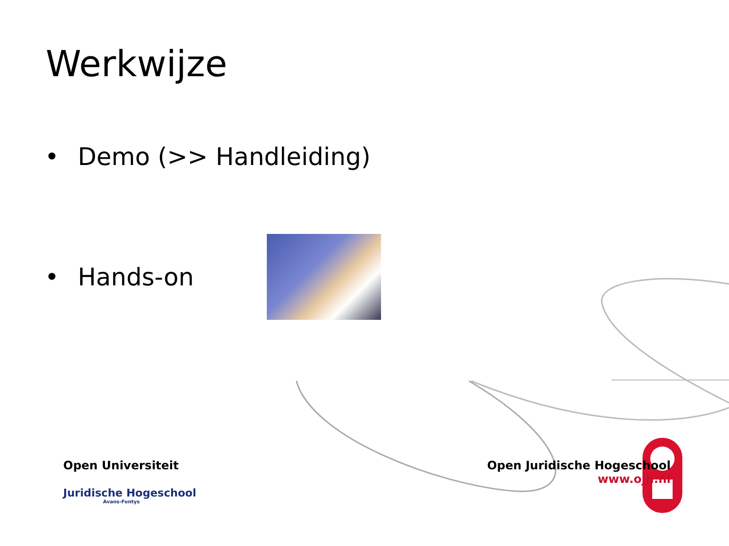Werkwijze
• Demo (>> Handleiding)
• Hands-on
Open Universiteit
Juridische Hogeschool
Avans-Fontys
Open Juridische Hogeschool
www.ojh.nl